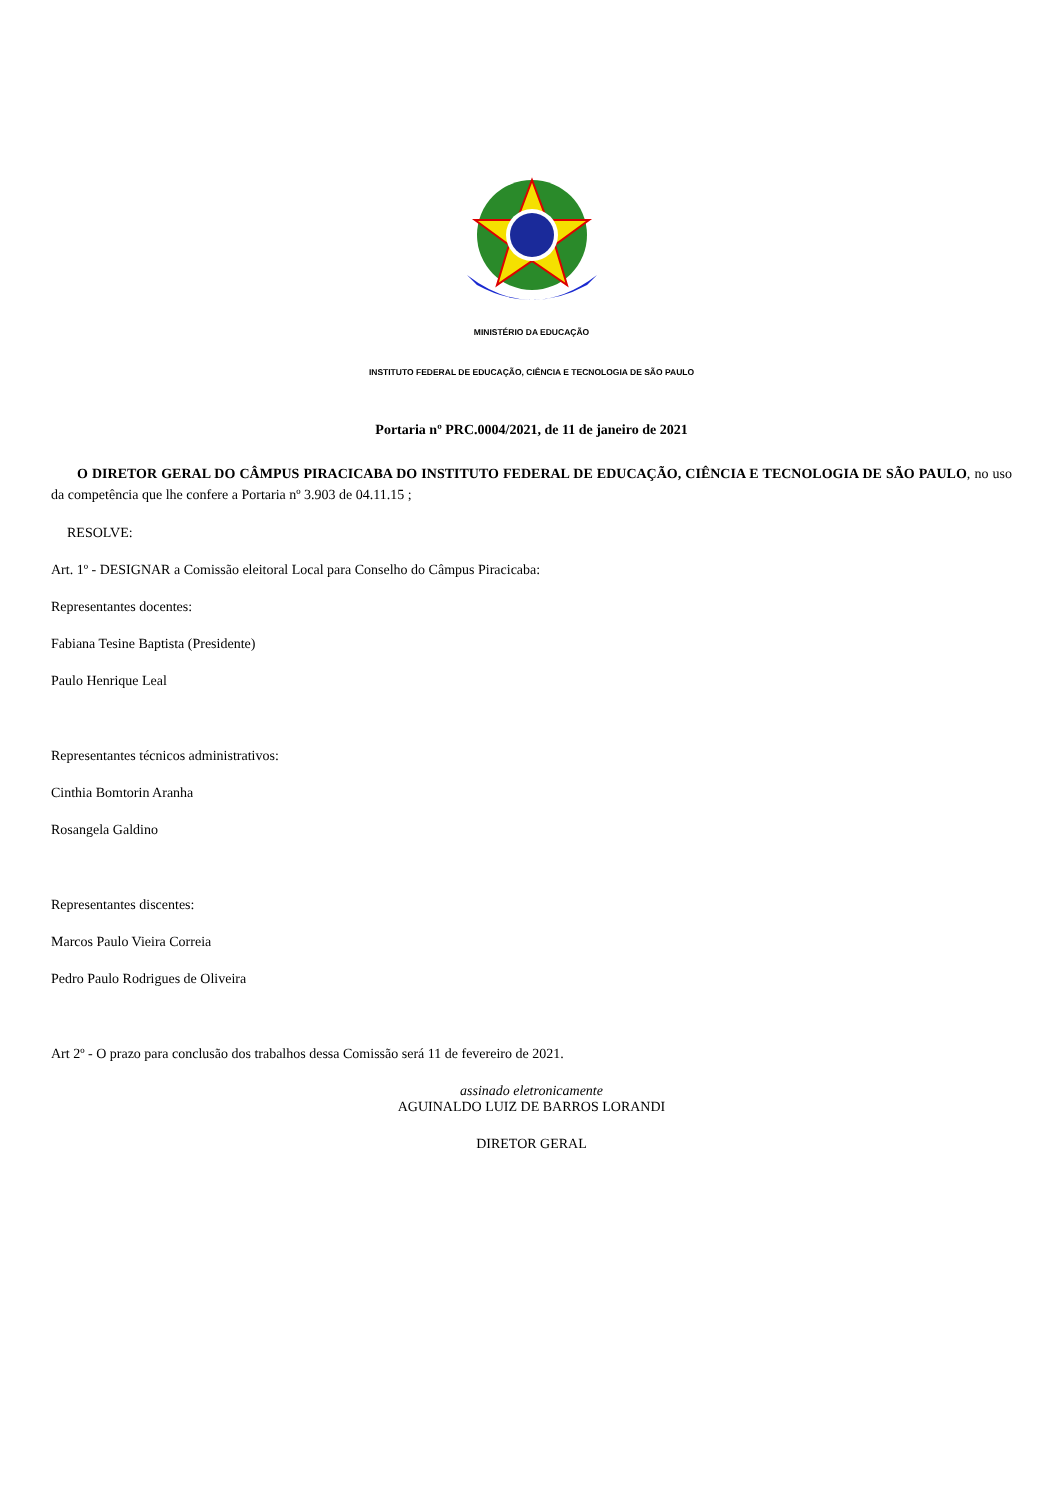MINISTÉRIO DA EDUCAÇÃO
INSTITUTO FEDERAL DE EDUCAÇÃO, CIÊNCIA E TECNOLOGIA DE SÃO PAULO
Portaria nº PRC.0004/2021, de 11 de janeiro de 2021
O DIRETOR GERAL DO CÂMPUS PIRACICABA DO INSTITUTO FEDERAL DE EDUCAÇÃO, CIÊNCIA E TECNOLOGIA DE SÃO PAULO, no uso da competência que lhe confere a Portaria nº 3.903 de 04.11.15 ;
RESOLVE:
Art. 1º - DESIGNAR a Comissão eleitoral Local para Conselho do Câmpus Piracicaba:
Representantes docentes:
Fabiana Tesine Baptista (Presidente)
Paulo Henrique Leal
Representantes técnicos administrativos:
Cinthia Bomtorin Aranha
Rosangela Galdino
Representantes discentes:
Marcos Paulo Vieira Correia
Pedro Paulo Rodrigues de Oliveira
Art 2º - O prazo para conclusão dos trabalhos dessa Comissão será 11 de fevereiro de 2021.
assinado eletronicamente
AGUINALDO LUIZ DE BARROS LORANDI
DIRETOR GERAL